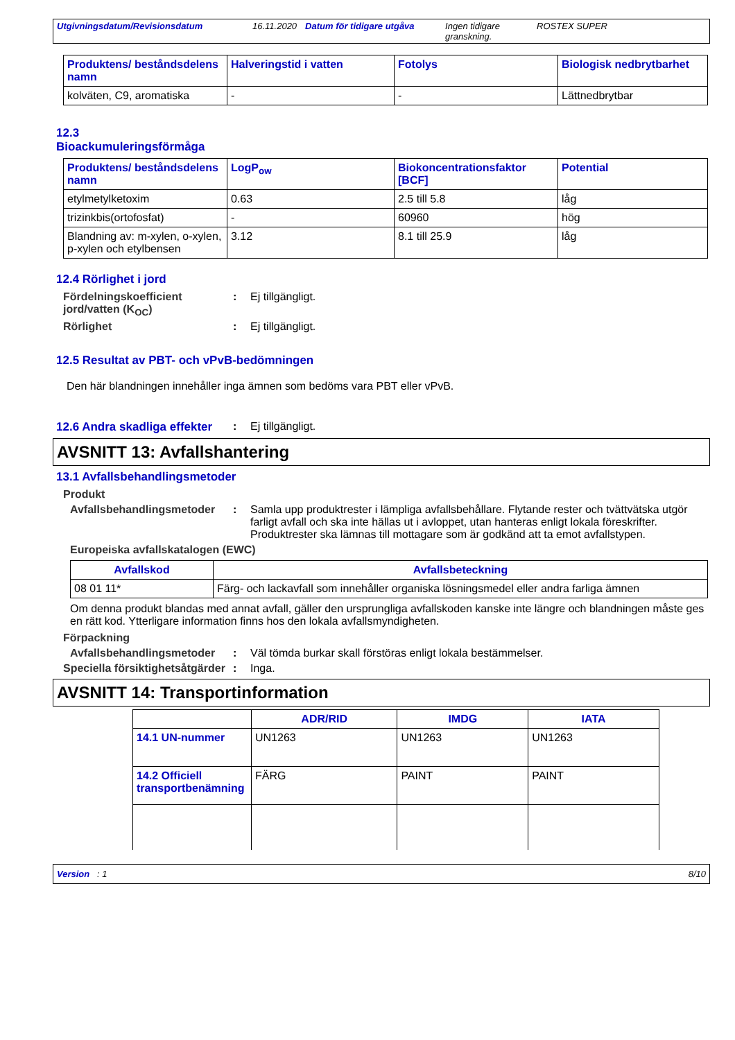Utgivningsdatum/Revisionsdatum 16.11.2020 Datum för tidigare utgåva
Ingen tidigare granskning.
ROSTEX SUPER
| Produktens/ beståndsdelens namn | Halveringstid i vatten | Fotolys | Biologisk nedbrytbarhet |
| --- | --- | --- | --- |
| kolväten, C9, aromatiska | - | - | Lättnedbrytbar |
12.3
Bioackumuleringsförmåga
| Produktens/ beståndsdelens namn | LogP<sub>ow</sub> | Biokoncentrationsfaktor [BCF] | Potential |
| --- | --- | --- | --- |
| etylmetylketoxim | 0.63 | 2.5 till 5.8 | låg |
| trizinkbis(ortofosfat) | - | 60960 | hög |
| Blandning av: m-xylen, o-xylen, p-xylen och etylbensen | 3.12 | 8.1 till 25.9 | låg |
12.4 Rörlighet i jord
Fördelningskoefficient jord/vatten (K<sub>OC</sub>)
: Ej tillgängligt.
Rörlighet : Ej tillgängligt.
12.5 Resultat av PBT- och vPvB-bedömningen
Den här blandningen innehåller inga ämnen som bedöms vara PBT eller vPvB.
12.6 Andra skadliga effekter
: Ej tillgängligt.
AVSNITT 13: Avfallshantering
13.1 Avfallsbehandlingsmetoder
Produkt
Avfallsbehandlingsmetoder
: Samla upp produktrester i lämpliga avfallsbehållare. Flytande rester och tvättvätska utgör farligt avfall och ska inte hällas ut i avloppet, utan hanteras enligt lokala föreskrifter. Produktrester ska lämnas till mottagare som är godkänd att ta emot avfallstypen.
Europeiska avfallskatalogen (EWC)
| Avfallskod | Avfallsbeteckning |
| --- | --- |
| 08 01 11* | Färg- och lackavfall som innehåller organiska lösningsmedel eller andra farliga ämnen |
Om denna produkt blandas med annat avfall, gäller den ursprungliga avfallskoden kanske inte längre och blandningen måste ges en rätt kod. Ytterligare information finns hos den lokala avfallsmyndigheten.
Förpackning
Avfallsbehandlingsmetoder
: Väl tömda burkar skall förstöras enligt lokala bestämmelser.
Speciella försiktighetsåtgärder
: Inga.
AVSNITT 14: Transportinformation
| | ADR/RID | IMDG | IATA |
| --- | --- | --- | --- |
| 14.1 UN-nummer | UN1263 | UN1263 | UN1263 |
| 14.2 Officiell transportbenämning | FÄRG | PAINT | PAINT |
Version : 1 8/10